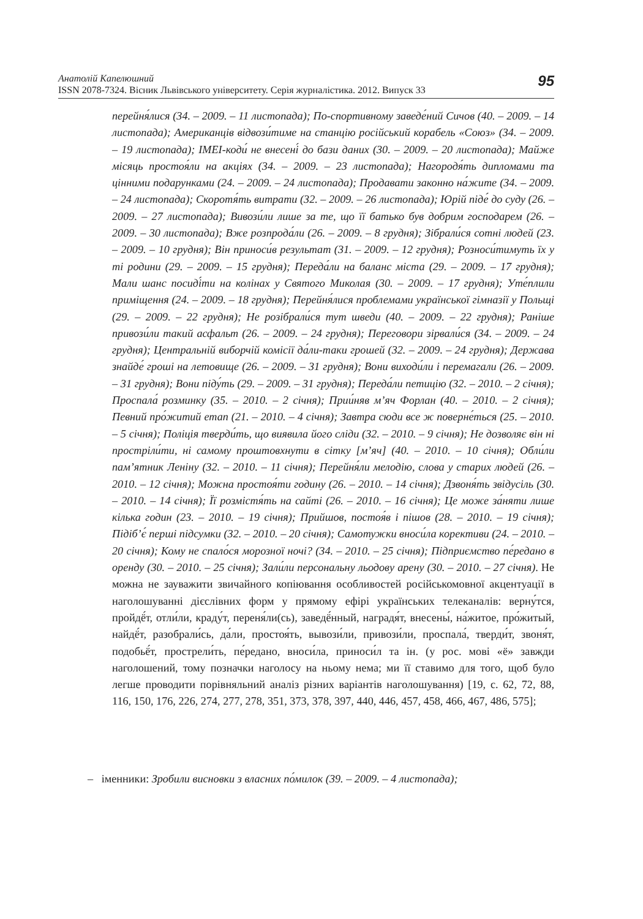95 Анатолій Капелюшний
ISSN 2078-7324. Вісник Львівського університету. Серія журналістика. 2012. Випуск 33
перейня́лися (34. – 2009. – 11 листопада); По-спортивному заведе́ний Сичов (40. – 2009. – 14 листопада); Американців відвози́тиме на станцію російський корабель «Союз» (34. – 2009. – 19 листопада); IMEI-коди́ не внесені́ до бази даних (30. – 2009. – 20 листопада); Майже місяць простоя́ли на акціях (34. – 2009. – 23 листопада); Нагородя́ть дипломами та цінними подарунками (24. – 2009. – 24 листопада); Продавати законно на́жите (34. – 2009. – 24 листопада); Скоротя́ть витрати (32. – 2009. – 26 листопада); Юрій піде́ до суду (26. – 2009. – 27 листопада); Вивози́ли лише за те, що її батько був добрим господарем (26. – 2009. – 30 листопада); Вже розпрода́ли (26. – 2009. – 8 грудня); Зібрали́ся сотні людей (23. – 2009. – 10 грудня); Він приноси́в результат (31. – 2009. – 12 грудня); Розноси́тимуть їх у ті родини (29. – 2009. – 15 грудня); Переда́ли на баланс міста (29. – 2009. – 17 грудня); Мали шанс посиді́ти на колінах у Святого Миколая (30. – 2009. – 17 грудня); Уте́плили приміщення (24. – 2009. – 18 грудня); Перейня́лися проблемами української гімназії у Польщі (29. – 2009. – 22 грудня); Не розібрали́ся тут шведи (40. – 2009. – 22 грудня); Раніше привози́ли такий асфальт (26. – 2009. – 24 грудня); Переговори зірвали́ся (34. – 2009. – 24 грудня); Центральній виборчій комісії да́ли-таки грошей (32. – 2009. – 24 грудня); Держава знайде́ гроші на летовище (26. – 2009. – 31 грудня); Вони виходи́ли і перемагали (26. – 2009. – 31 грудня); Вони піду́ть (29. – 2009. – 31 грудня); Переда́ли петицію (32. – 2010. – 2 січня); Проспала́ розминку (35. – 2010. – 2 січня); Прии́няв м’яч Форлан (40. – 2010. – 2 січня); Певний про́житий етап (21. – 2010. – 4 січня); Завтра сюди все ж поверне́ться (25. – 2010. – 5 січня); Поліція тверди́ть, що виявила його сліди (32. – 2010. – 9 січня); Не дозволяє він ні простріли́ти, ні самому проштовхнути в сітку [м’яч] (40. – 2010. – 10 січня); Обли́ли пам’ятник Леніну (32. – 2010. – 11 січня); Перейня́ли мелодію, слова у старих людей (26. – 2010. – 12 січня); Можна простоя́ти годину (26. – 2010. – 14 січня); Дзвоня́ть звідусіль (30. – 2010. – 14 січня); Її розмістя́ть на сайті (26. – 2010. – 16 січня); Це може за́няти лише кілька годин (23. – 2010. – 19 січня); Прийшов, постоя́в і пішов (28. – 2010. – 19 січня); Підіб’є́ перші підсумки (32. – 2010. – 20 січня); Самотужки вноси́ла корективи (24. – 2010. – 20 січня); Кому не спало́ся морозної ночі? (34. – 2010. – 25 січня); Підприємство пе́редано в оренду (30. – 2010. – 25 січня); Зали́ли персональну льодову арену (30. – 2010. – 27 січня). Не можна не зауважити звичайного копіювання особливостей російськомовної акцентуації в наголошуванні дієслівних форм у прямому ефірі українських телеканалів: верну́тся, пройдё́т, отли́ли, краду́т, переня́ли(сь), заведё́нный, наградя́т, внесены́, на́житое, про́житый, найдё́т, разобрали́сь, да́ли, простоя́ть, вывози́ли, привози́ли, проспала́, тверди́т, звоня́т, подобьё́т, прострели́ть, пе́редано, вноси́ла, приноси́л та ін. (у рос. мові «ё» завжди наголошений, тому позначки наголосу на ньому нема; ми її ставимо для того, щоб було легше проводити порівняльний аналіз різних варіантів наголошування) [19, с. 62, 72, 88, 116, 150, 176, 226, 274, 277, 278, 351, 373, 378, 397, 440, 446, 457, 458, 466, 467, 486, 575];
– іменники: Зробили висновки з власних по́милок (39. – 2009. – 4 листопада);